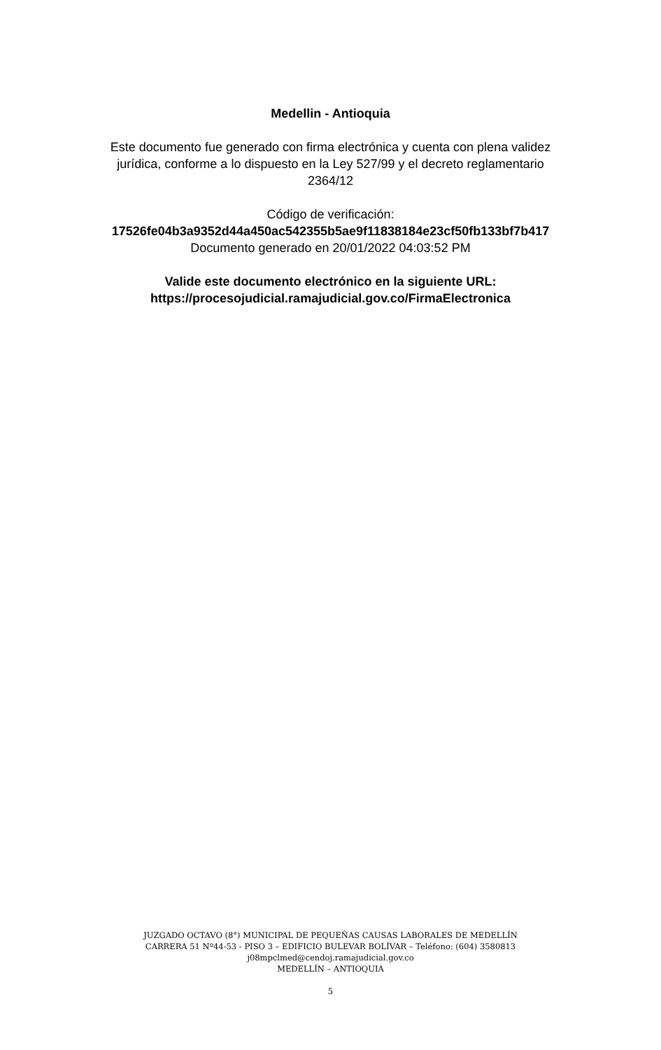Medellin - Antioquia
Este documento fue generado con firma electrónica y cuenta con plena validez jurídica, conforme a lo dispuesto en la Ley 527/99 y el decreto reglamentario 2364/12
Código de verificación:
17526fe04b3a9352d44a450ac542355b5ae9f11838184e23cf50fb133bf7b417
Documento generado en 20/01/2022 04:03:52 PM
Valide este documento electrónico en la siguiente URL: https://procesojudicial.ramajudicial.gov.co/FirmaElectronica
JUZGADO OCTAVO (8°) MUNICIPAL DE PEQUEÑAS CAUSAS LABORALES DE MEDELLÍN
CARRERA 51 Nº44-53 - PISO 3 – EDIFICIO BULEVAR BOLÍVAR – Teléfono: (604) 3580813
j08mpclmed@cendoj.ramajudicial.gov.co
MEDELLÍN – ANTIOQUIA
5